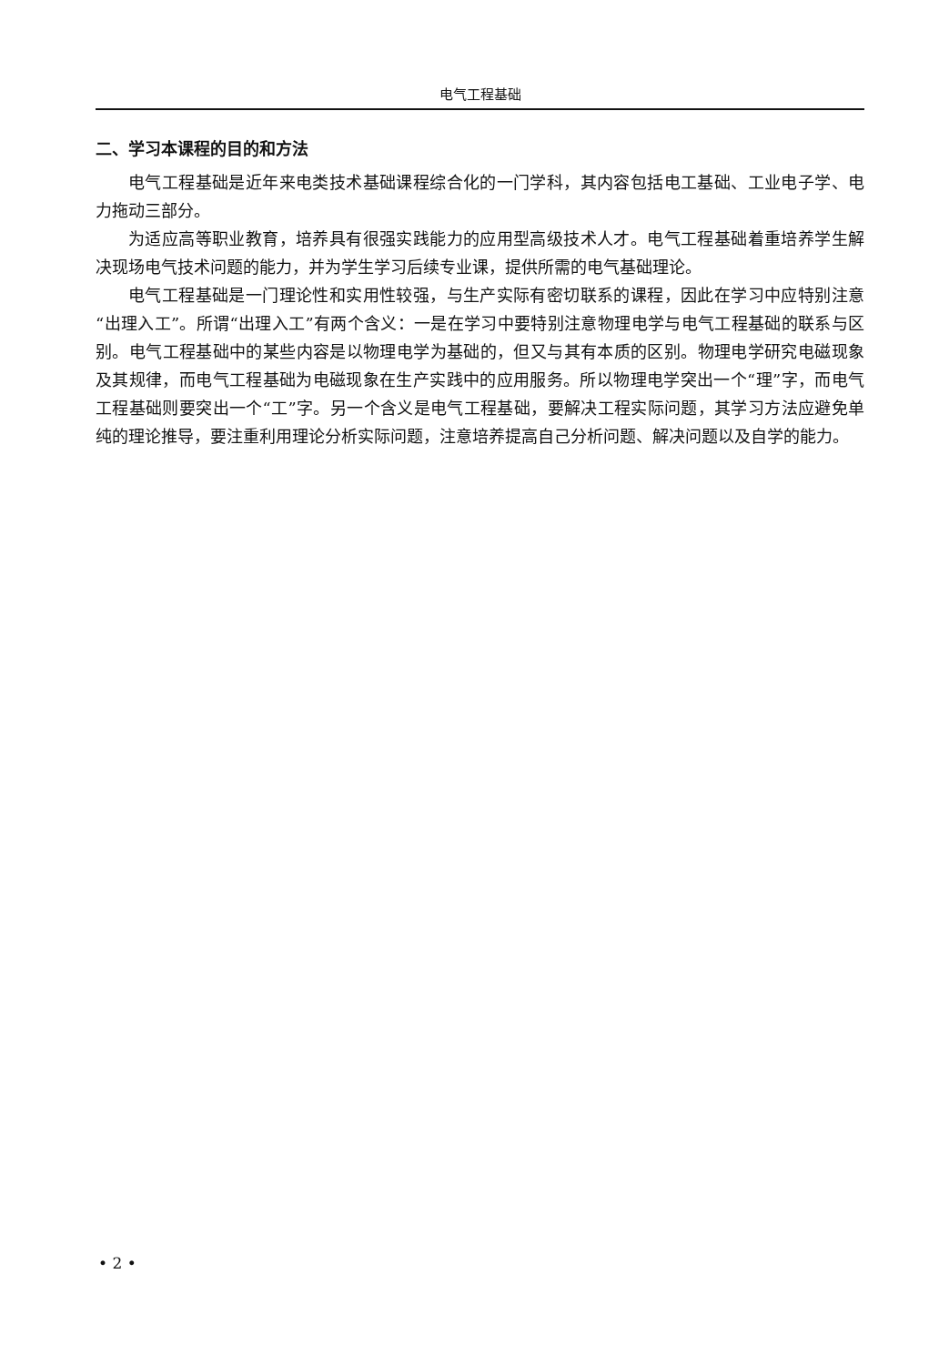电气工程基础
二、学习本课程的目的和方法
电气工程基础是近年来电类技术基础课程综合化的一门学科，其内容包括电工基础、工业电子学、电力拖动三部分。
为适应高等职业教育，培养具有很强实践能力的应用型高级技术人才。电气工程基础着重培养学生解决现场电气技术问题的能力，并为学生学习后续专业课，提供所需的电气基础理论。
电气工程基础是一门理论性和实用性较强，与生产实际有密切联系的课程，因此在学习中应特别注意“出理入工”。所谓“出理入工”有两个含义：一是在学习中要特别注意物理电学与电气工程基础的联系与区别。电气工程基础中的某些内容是以物理电学为基础的，但又与其有本质的区别。物理电学研究电磁现象及其规律，而电气工程基础为电磁现象在生产实践中的应用服务。所以物理电学突出一个“理”字，而电气工程基础则要突出一个“工”字。另一个含义是电气工程基础，要解决工程实际问题，其学习方法应避免单纯的理论推导，要注重利用理论分析实际问题，注意培养提高自己分析问题、解决问题以及自学的能力。
• 2 •